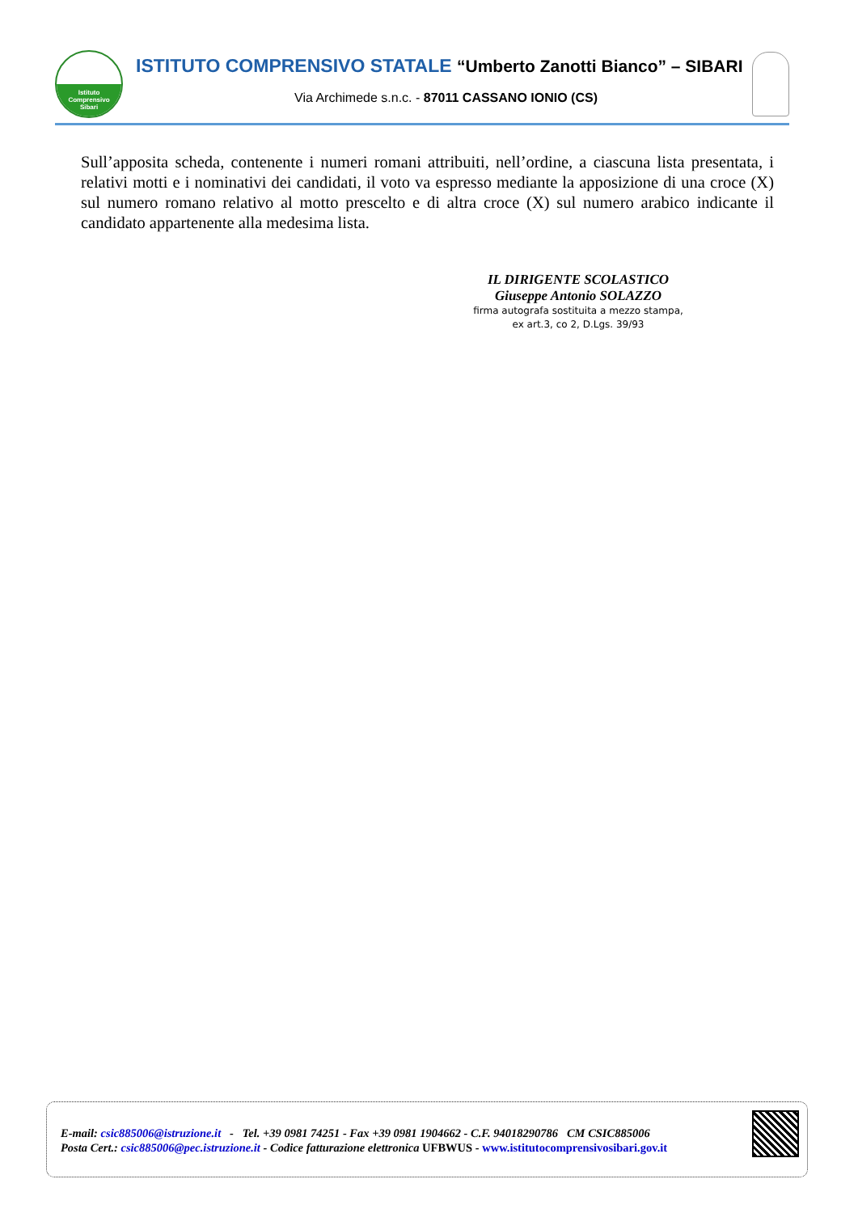Istituto
Comprensivo
Sibari
ISTITUTO COMPRENSIVO STATALE “Umberto Zanotti Bianco” – SIBARI
Via Archimede s.n.c. - 87011 CASSANO IONIO (CS)
Sull’apposita scheda, contenente i numeri romani attribuiti, nell’ordine, a ciascuna lista presentata, i relativi motti e i nominativi dei candidati, il voto va espresso mediante la apposizione di una croce (X) sul numero romano relativo al motto prescelto e di altra croce (X) sul numero arabico indicante il candidato appartenente alla medesima lista.
IL DIRIGENTE SCOLASTICO
Giuseppe Antonio SOLAZZO
firma autografa sostituita a mezzo stampa,
ex art.3, co 2, D.Lgs. 39/93
E-mail: csic885006@istruzione.it - Tel. +39 0981 74251 - Fax +39 0981 1904662 - C.F. 94018290786 CM CSIC885006
Posta Cert.: csic885006@pec.istruzione.it - Codice fatturazione elettronica UFBWUS - www.istitutocomprensivosibari.gov.it